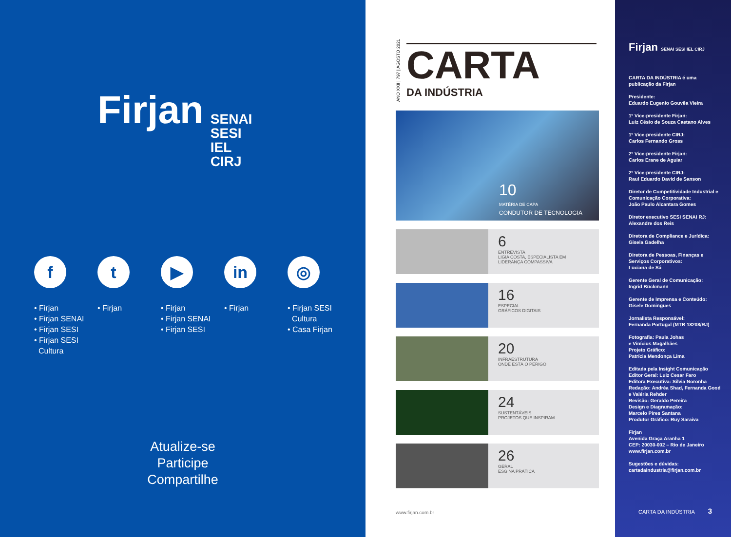Firjan
SENAI
SESI
IEL
CIRJ
f
• Firjan
• Firjan SENAI
• Firjan SESI
• Firjan SESI
Cultura
t
• Firjan
▶
• Firjan
• Firjan SENAI
• Firjan SESI
in
• Firjan
◎
• Firjan SESI
Cultura
• Casa Firjan
Atualize-se
Participe
Compartilhe
ANO XXII | 797 | AGOSTO 2021
CARTA
DA INDÚSTRIA
10
MATÉRIA DE CAPA
CONDUTOR DE TECNOLOGIA
6
ENTREVISTA
LIGIA COSTA, ESPECIALISTA EM LIDERANÇA COMPASSIVA
16
ESPECIAL
GRÁFICOS DIGITAIS
20
INFRAESTRUTURA
ONDE ESTÁ O PERIGO
24
SUSTENTÁVEIS
PROJETOS QUE INSPIRAM
26
GERAL
ESG NA PRÁTICA
www.firjan.com.br
Firjan SENAI SESI IEL CIRJ
CARTA DA INDÚSTRIA é uma publicação da Firjan
Presidente:
Eduardo Eugenio Gouvêa Vieira
1º Vice-presidente Firjan:
Luiz Césio de Souza Caetano Alves
1º Vice-presidente CIRJ:
Carlos Fernando Gross
2º Vice-presidente Firjan:
Carlos Erane de Aguiar
2º Vice-presidente CIRJ:
Raul Eduardo David de Sanson
Diretor de Competitividade Industrial e Comunicação Corporativa:
João Paulo Alcantara Gomes
Diretor executivo SESI SENAI RJ:
Alexandre dos Reis
Diretora de Compliance e Jurídica:
Gisela Gadelha
Diretora de Pessoas, Finanças e Serviços Corporativos:
Luciana de Sá
Gerente Geral de Comunicação:
Ingrid Bückmann
Gerente de Imprensa e Conteúdo:
Gisele Domingues
Jornalista Responsável:
Fernanda Portugal (MTB 18208/RJ)
Fotografia: Paula Johas
e Vinícius Magalhães
Projeto Gráfico:
Patrícia Mendonça Lima
Editada pela Insight Comunicação
Editor Geral: Luiz Cesar Faro
Editora Executiva: Silvia Noronha
Redação: Andréa Shad, Fernanda Good e Valéria Rehder
Revisão: Geraldo Pereira
Design e Diagramação:
Marcelo Pires Santana
Produtor Gráfico: Ruy Saraiva
Firjan
Avenida Graça Aranha 1
CEP: 20030-002 – Rio de Janeiro
www.firjan.com.br
Sugestões e dúvidas:
cartadaindustria@firjan.com.br
CARTA DA INDÚSTRIA 3